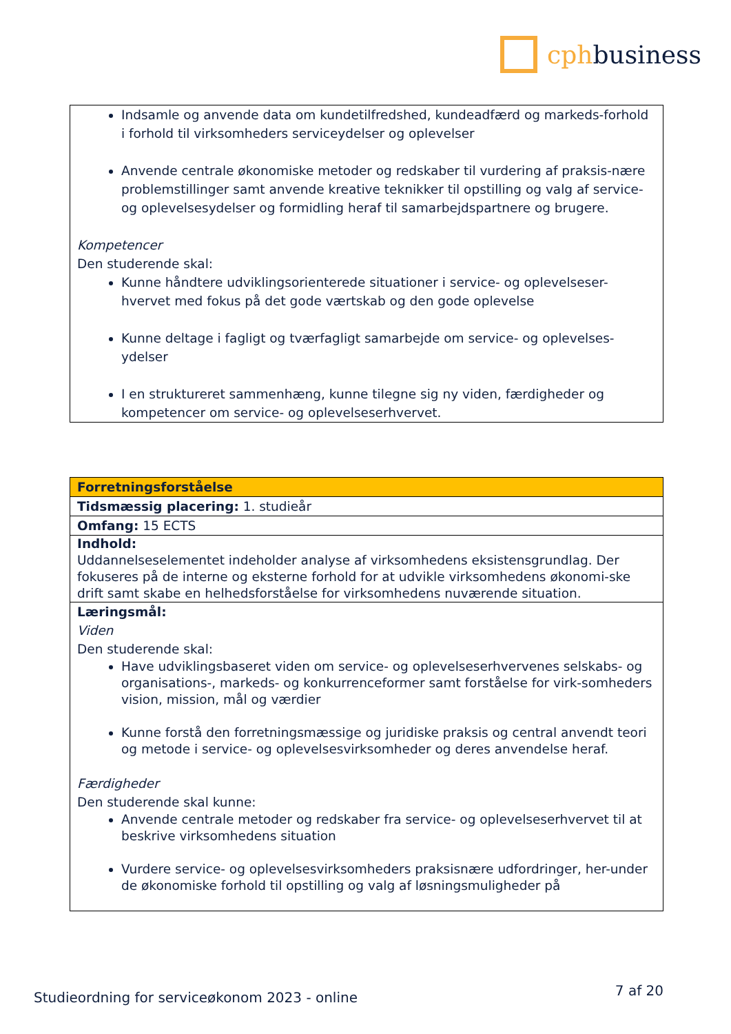cphbusiness
| Indsamle og anvende data om kundetilfredshed, kundeadfærd og markeds-forhold i forhold til virksomheders serviceydelser og oplevelser Anvende centrale økonomiske metoder og redskaber til vurdering af praksis-nære problemstillinger samt anvende kreative teknikker til opstilling og valg af service- og oplevelsesydelser og formidling heraf til samarbejdspartnere og brugere. Kompetencer Den studerende skal: Kunne håndtere udviklingsorienterede situationer i service- og oplevelseser-hvervet med fokus på det gode værtskab og den gode oplevelse Kunne deltage i fagligt og tværfagligt samarbejde om service- og oplevelses-ydelser I en struktureret sammenhæng, kunne tilegne sig ny viden, færdigheder og kompetencer om service- og oplevelseserhvervet. |
| Forretningsforståelse |
| Tidsmæssig placering: 1. studieår |
| Omfang: 15 ECTS |
| Indhold: Uddannelseselementet indeholder analyse af virksomhedens eksistensgrundlag. Der fokuseres på de interne og eksterne forhold for at udvikle virksomhedens økonomi-ske drift samt skabe en helhedsforståelse for virksomhedens nuværende situation. |
| Læringsmål: Viden Den studerende skal: Have udviklingsbaseret viden om service- og oplevelseserhvervenes selskabs- og organisations-, markeds- og konkurrenceformer samt forståelse for virk-somheders vision, mission, mål og værdier Kunne forstå den forretningsmæssige og juridiske praksis og central anvendt teori og metode i service- og oplevelsesvirksomheder og deres anvendelse heraf. Færdigheder Den studerende skal kunne: Anvende centrale metoder og redskaber fra service- og oplevelseserhvervet til at beskrive virksomhedens situation Vurdere service- og oplevelsesvirksomheders praksisnære udfordringer, her-under de økonomiske forhold til opstilling og valg af løsningsmuligheder på |
Studieordning for serviceøkonom 2023 - online 7 af 20